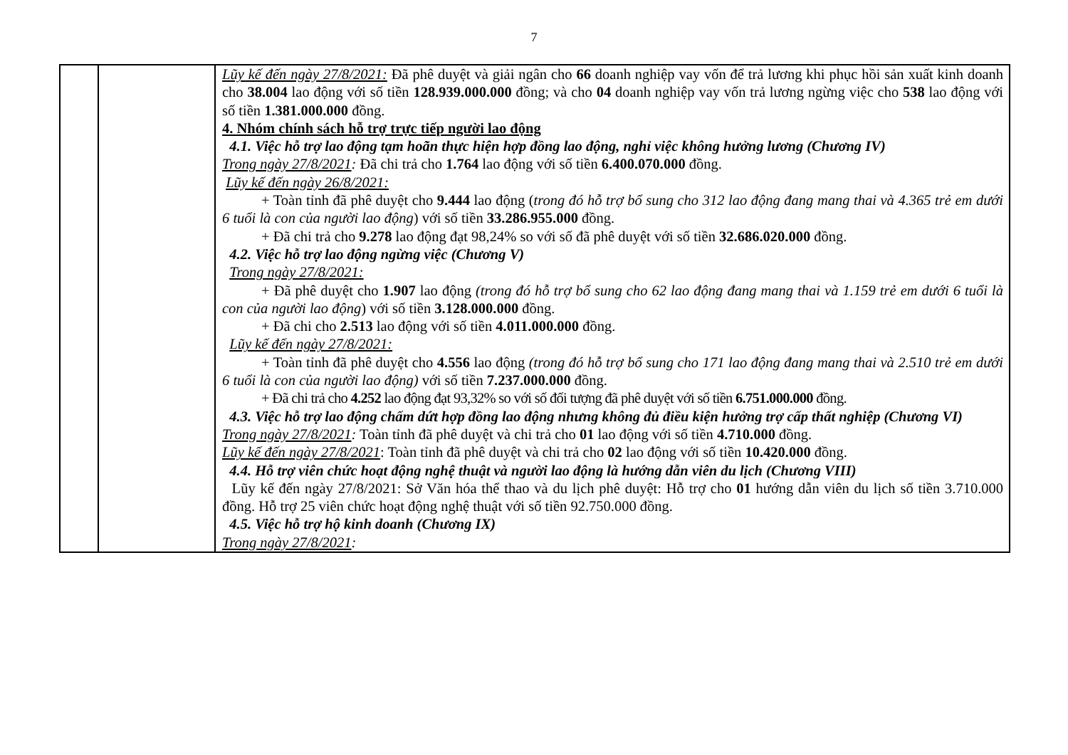7
| | | Lũy kế đến ngày 27/8/2021: Đã phê duyệt và giải ngân cho 66 doanh nghiệp vay vốn để trả lương khi phục hồi sản xuất kinh doanh cho 38.004 lao động với số tiền 128.939.000.000 đồng; và cho 04 doanh nghiệp vay vốn trả lương ngừng việc cho 538 lao động với số tiền 1.381.000.000 đồng. 4. Nhóm chính sách hỗ trợ trực tiếp người lao động 4.1. Việc hỗ trợ lao động tạm hoãn thực hiện hợp đồng lao động, nghỉ việc không hưởng lương (Chương IV) Trong ngày 27/8/2021 : Đã chi trả cho 1.764 lao động với số tiền 6.400.070.000 đồng. Lũy kế đến ngày 26/8/2021: + Toàn tỉnh đã phê duyệt cho 9.444 lao động ( trong đó hỗ trợ bổ sung cho 312 lao động đang mang thai và 4.365 trẻ em dưới 6 tuổi là con của người lao động ) với số tiền 33.286.955.000 đồng. + Đã chi trả cho 9.278 lao động đạt 98,24% so với số đã phê duyệt với số tiền 32.686.020.000 đồng. 4.2. Việc hỗ trợ lao động ngừng việc (Chương V) Trong ngày 27/8/2021: + Đã phê duyệt cho 1.907 lao động (trong đó hỗ trợ bổ sung cho 62 lao động đang mang thai và 1.159 trẻ em dưới 6 tuổi là con của người lao động ) với số tiền 3.128.000.000 đồng. + Đã chi cho 2.513 lao động với số tiền 4.011.000.000 đồng. Lũy kế đến ngày 27/8/2021: + Toàn tỉnh đã phê duyệt cho 4.556 lao động (trong đó hỗ trợ bổ sung cho 171 lao động đang mang thai và 2.510 trẻ em dưới 6 tuổi là con của người lao động) với số tiền 7.237.000.000 đồng. + Đã chi trả cho 4.252 lao động đạt 93,32% so với số đối tượng đã phê duyệt với số tiền 6.751.000.000 đồng. 4.3. Việc hỗ trợ lao động chấm dứt hợp đồng lao động nhưng không đủ điều kiện hưởng trợ cấp thất nghiệp (Chương VI) Trong ngày 27/8/2021 : Toàn tỉnh đã phê duyệt và chi trả cho 01 lao động với số tiền 4.710.000 đồng. Lũy kế đến ngày 27/8/2021 : Toàn tỉnh đã phê duyệt và chi trả cho 02 lao động với số tiền 10.420.000 đồng. 4.4. Hỗ trợ viên chức hoạt động nghệ thuật và người lao động là hướng dẫn viên du lịch (Chương VIII) Lũy kế đến ngày 27/8/2021: Sở Văn hóa thể thao và du lịch phê duyệt: Hỗ trợ cho 01 hướng dẫn viên du lịch số tiền 3.710.000 đồng. Hỗ trợ 25 viên chức hoạt động nghệ thuật với số tiền 92.750.000 đồng. 4.5. Việc hỗ trợ hộ kinh doanh (Chương IX) Trong ngày 27/8/2021 : |